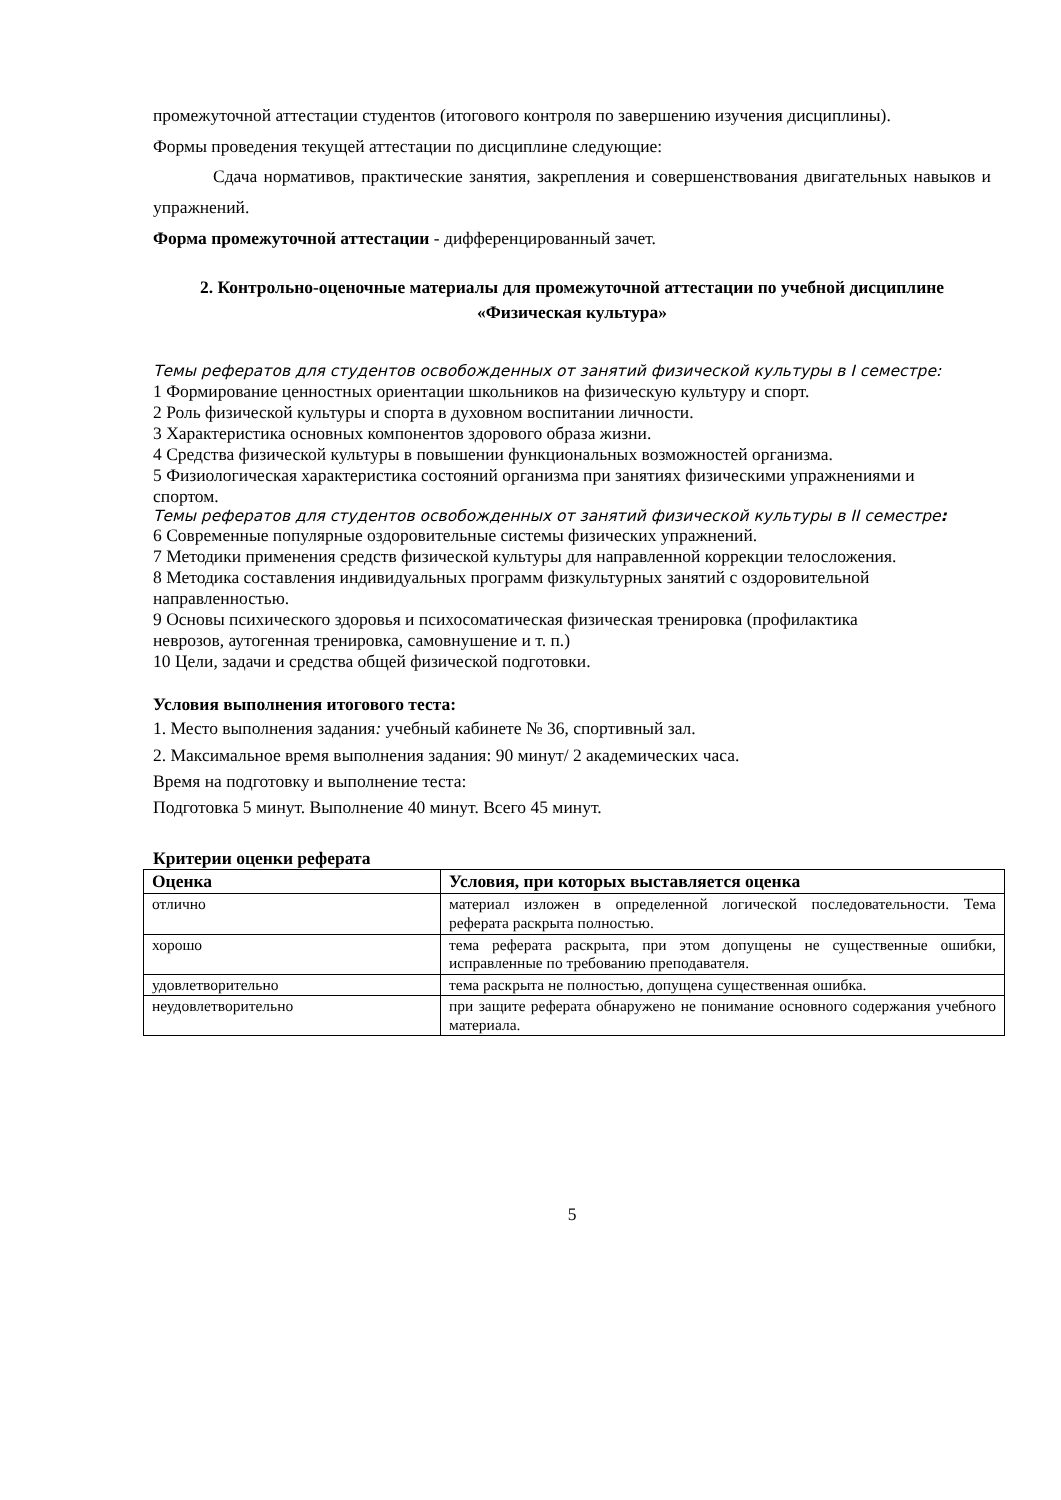промежуточной аттестации студентов (итогового контроля по завершению изучения дисциплины).
Формы проведения текущей аттестации по дисциплине следующие:
Сдача нормативов, практические занятия, закрепления и совершенствования двигательных навыков и упражнений.
Форма промежуточной аттестации - дифференцированный зачет.
2. Контрольно-оценочные материалы для промежуточной аттестации по учебной дисциплине «Физическая культура»
Темы рефератов для студентов освобожденных от занятий физической культуры в I семестре:
1 Формирование ценностных ориентации школьников на физическую культуру и спорт.
2 Роль физической культуры и спорта в духовном воспитании личности.
3 Характеристика основных компонентов здорового образа жизни.
4 Средства физической культуры в повышении функциональных возможностей организма.
5 Физиологическая характеристика состояний организма при занятиях физическими упражнениями и
спортом.
Темы рефератов для студентов освобожденных от занятий физической культуры в II семестре:
6 Современные популярные оздоровительные системы физических упражнений.
7 Методики применения средств физической культуры для направленной коррекции телосложения.
8 Методика составления индивидуальных программ физкультурных занятий с оздоровительной
направленностью.
9 Основы психического здоровья и психосоматическая физическая тренировка (профилактика
неврозов, аутогенная тренировка, самовнушение и т. п.)
10 Цели, задачи и средства общей физической подготовки.
Условия выполнения итогового теста:
1. Место выполнения задания: учебный кабинете № 36, спортивный зал.
2. Максимальное время выполнения задания: 90 минут/ 2 академических часа.
Время на подготовку и выполнение теста:
Подготовка 5 минут. Выполнение 40 минут. Всего 45 минут.
Критерии оценки реферата
| Оценка | Условия, при которых выставляется оценка |
| --- | --- |
| отлично | материал изложен в определенной логической последовательности. Тема реферата раскрыта полностью. |
| хорошо | тема реферата раскрыта, при этом допущены не существенные ошибки, исправленные по требованию преподавателя. |
| удовлетворительно | тема раскрыта не полностью, допущена существенная ошибка. |
| неудовлетворительно | при защите реферата обнаружено не понимание основного содержания учебного материала. |
5